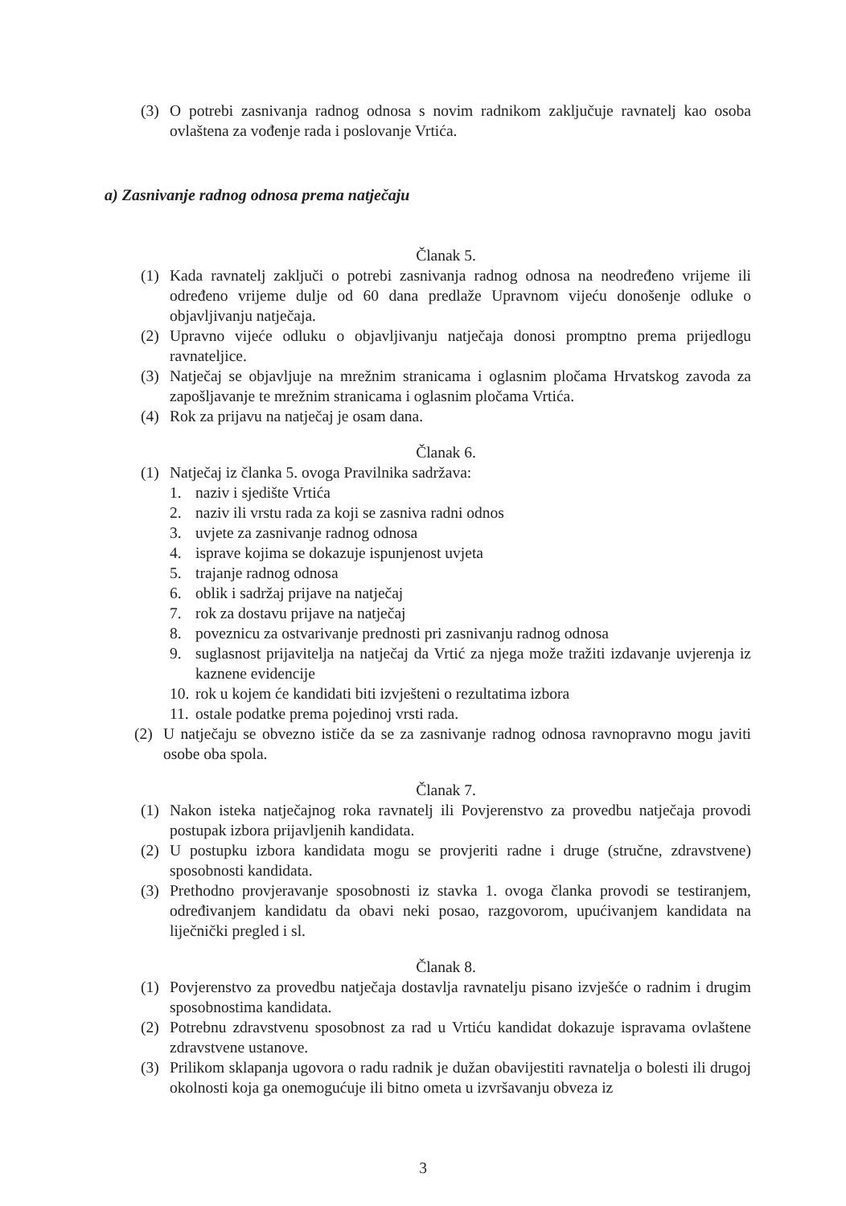(3) O potrebi zasnivanja radnog odnosa s novim radnikom zaključuje ravnatelj kao osoba ovlaštena za vođenje rada i poslovanje Vrtića.
a) Zasnivanje radnog odnosa prema natječaju
Članak 5.
(1) Kada ravnatelj zaključi o potrebi zasnivanja radnog odnosa na neodređeno vrijeme ili određeno vrijeme dulje od 60 dana predlaže Upravnom vijeću donošenje odluke o objavljivanju natječaja.
(2) Upravno vijeće odluku o objavljivanju natječaja donosi promptno prema prijedlogu ravnateljice.
(3) Natječaj se objavljuje na mrežnim stranicama i oglasnim pločama Hrvatskog zavoda za zapošljavanje te mrežnim stranicama i oglasnim pločama Vrtića.
(4) Rok za prijavu na natječaj je osam dana.
Članak 6.
(1) Natječaj iz članka 5. ovoga Pravilnika sadržava:
1. naziv i sjedište Vrtića
2. naziv ili vrstu rada za koji se zasniva radni odnos
3. uvjete za zasnivanje radnog odnosa
4. isprave kojima se dokazuje ispunjenost uvjeta
5. trajanje radnog odnosa
6. oblik i sadržaj prijave na natječaj
7. rok za dostavu prijave na natječaj
8. poveznicu za ostvarivanje prednosti pri zasnivanju radnog odnosa
9. suglasnost prijavitelja na natječaj da Vrtić za njega može tražiti izdavanje uvjerenja iz kaznene evidencije
10. rok u kojem će kandidati biti izvješteni o rezultatima izbora
11. ostale podatke prema pojedinoj vrsti rada.
(2) U natječaju se obvezno ističe da se za zasnivanje radnog odnosa ravnopravno mogu javiti osobe oba spola.
Članak 7.
(1) Nakon isteka natječajnog roka ravnatelj ili Povjerenstvo za provedbu natječaja provodi postupak izbora prijavljenih kandidata.
(2) U postupku izbora kandidata mogu se provjeriti radne i druge (stručne, zdravstvene) sposobnosti kandidata.
(3) Prethodno provjeravanje sposobnosti iz stavka 1. ovoga članka provodi se testiranjem, određivanjem kandidatu da obavi neki posao, razgovorom, upućivanjem kandidata na liječnički pregled i sl.
Članak 8.
(1) Povjerenstvo za provedbu natječaja dostavlja ravnatelju pisano izvješće o radnim i drugim sposobnostima kandidata.
(2) Potrebnu zdravstvenu sposobnost za rad u Vrtiću kandidat dokazuje ispravama ovlaštene zdravstvene ustanove.
(3) Prilikom sklapanja ugovora o radu radnik je dužan obavijestiti ravnatelja o bolesti ili drugoj okolnosti koja ga onemogućuje ili bitno ometa u izvršavanju obveza iz
3